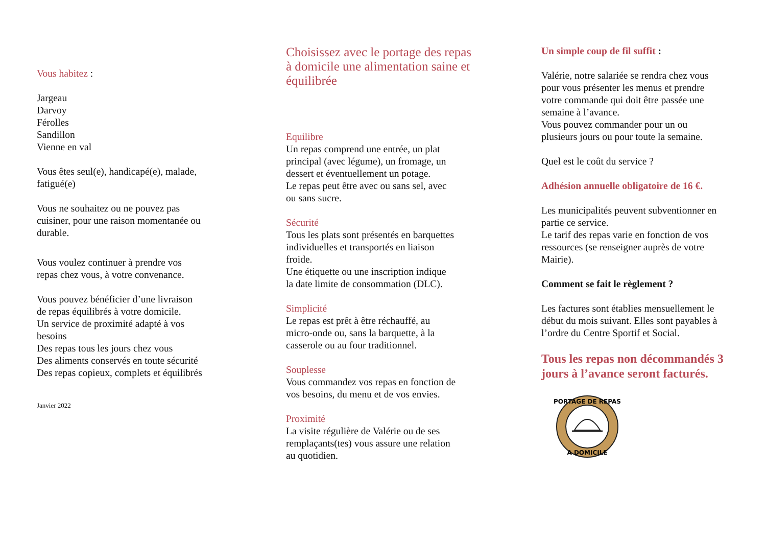Vous habitez :
Jargeau
Darvoy
Férolles
Sandillon
Vienne en val
Vous êtes seul(e), handicapé(e), malade,
fatigué(e)
Vous ne souhaitez ou ne pouvez pas
cuisiner, pour une raison momentanée ou
durable.
Vous voulez continuer à prendre vos
repas chez vous, à votre convenance.
Vous pouvez bénéficier d’une livraison
de repas équilibrés à votre domicile.
Un service de proximité adapté à vos
besoins
Des repas tous les jours chez vous
Des aliments conservés en toute sécurité
Des repas copieux, complets et équilibrés
Janvier 2022
Choisissez avec le portage des repas
à domicile une alimentation saine et
équilibrée
Equilibre
Un repas comprend une entrée, un plat
principal (avec légume), un fromage, un
dessert et éventuellement un potage.
Le repas peut être avec ou sans sel, avec
ou sans sucre.
Sécurité
Tous les plats sont présentés en barquettes
individuelles et transportés en liaison
froide.
Une étiquette ou une inscription indique
la date limite de consommation (DLC).
Simplicité
Le repas est prêt à être réchauffé, au
micro-onde ou, sans la barquette, à la
casserole ou au four traditionnel.
Souplesse
Vous commandez vos repas en fonction de
vos besoins, du menu et de vos envies.
Proximité
La visite régulière de Valérie ou de ses
remplaçants(tes) vous assure une relation
au quotidien.
Un simple coup de fil suffit :
Valérie, notre salariée se rendra chez vous
pour vous présenter les menus et prendre
votre commande qui doit être passée une
semaine à l’avance.
Vous pouvez commander pour un ou
plusieurs jours ou pour toute la semaine.
Quel est le coût du service ?
Adhésion annuelle obligatoire de 16 €.
Les municipalités peuvent subventionner en
partie ce service.
Le tarif des repas varie en fonction de vos
ressources (se renseigner auprès de votre
Mairie).
Comment se fait le règlement ?
Les factures sont établies mensuellement le
début du mois suivant. Elles sont payables à
l’ordre du Centre Sportif et Social.
Tous les repas non décommandés 3
jours à l’avance seront facturés.
PORTAGE DE REPAS
A DOMICILE